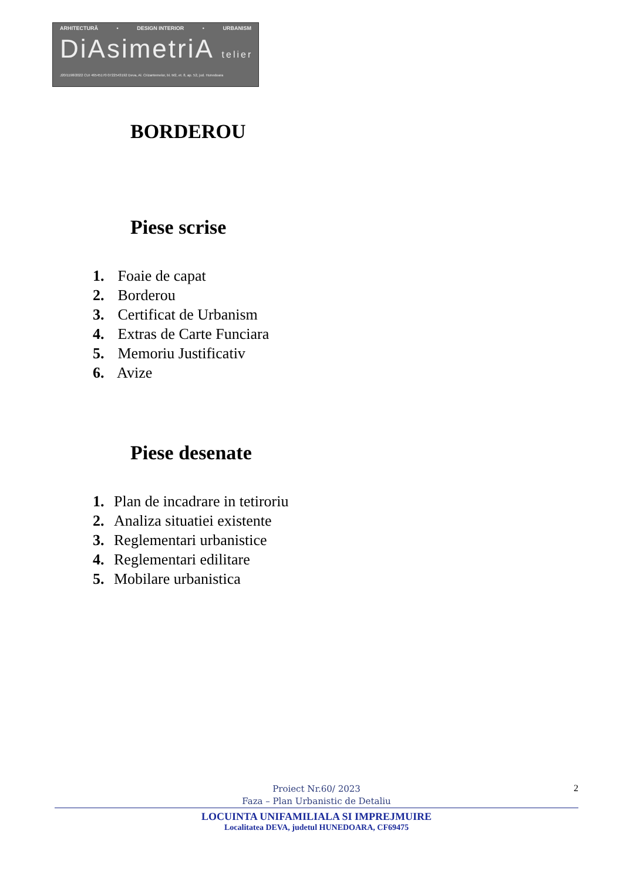ARHITECTURĂ • DESIGN INTERIOR • URBANISM
DiAsimetriA telier
J20/1198/2022 CUI 46545170 0722543192 Deva, Al. Crizantemelor, bl. M2, et. 8, ap. 52, jud. Hunedoara
BORDEROU
Piese scrise
1. Foaie de capat
2. Borderou
3. Certificat de Urbanism
4. Extras de Carte Funciara
5. Memoriu Justificativ
6. Avize
Piese desenate
1. Plan de incadrare in tetiroriu
2. Analiza situatiei existente
3. Reglementari urbanistice
4. Reglementari edilitare
5. Mobilare urbanistica
2
Proiect Nr.60/ 2023
Faza – Plan Urbanistic de Detaliu
LOCUINTA UNIFAMILIALA SI IMPREJMUIRE
Localitatea DEVA, judetul HUNEDOARA, CF69475